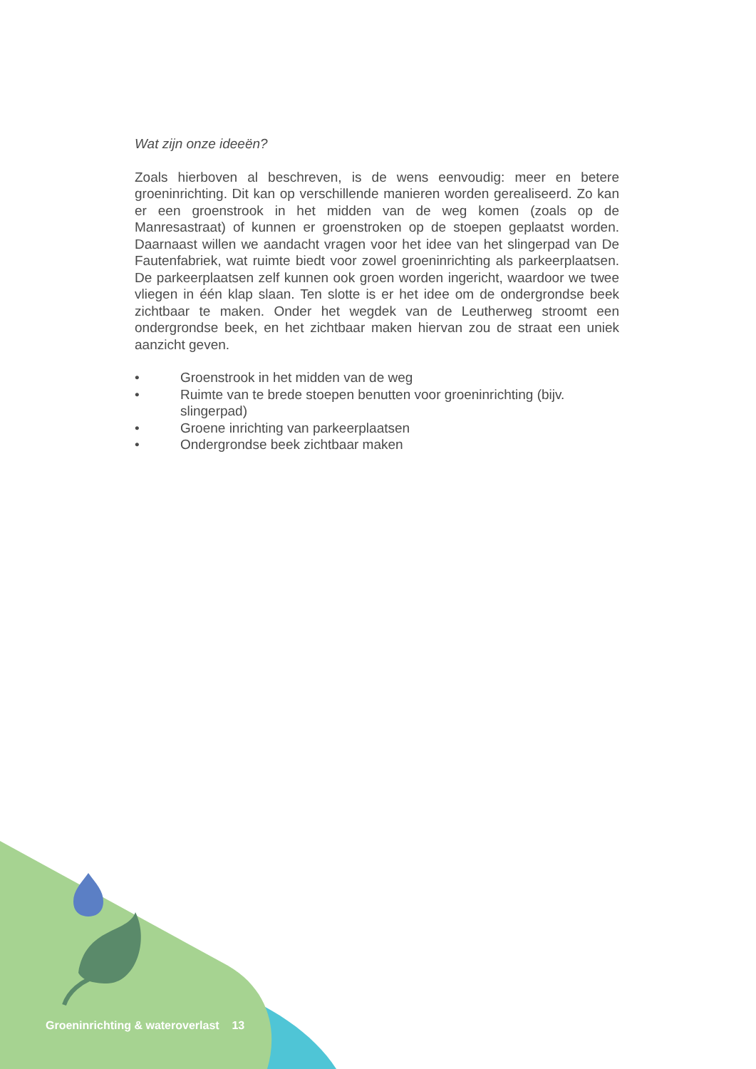Wat zijn onze ideeën?
Zoals hierboven al beschreven, is de wens eenvoudig: meer en betere groeninrichting. Dit kan op verschillende manieren worden gerealiseerd. Zo kan er een groenstrook in het midden van de weg komen (zoals op de Manresastraat) of kunnen er groenstroken op de stoepen geplaatst worden. Daarnaast willen we aandacht vragen voor het idee van het slingerpad van De Fautenfabriek, wat ruimte biedt voor zowel groeninrichting als parkeerplaatsen. De parkeerplaatsen zelf kunnen ook groen worden ingericht, waardoor we twee vliegen in één klap slaan. Ten slotte is er het idee om de ondergrondse beek zichtbaar te maken. Onder het wegdek van de Leutherweg stroomt een ondergrondse beek, en het zichtbaar maken hiervan zou de straat een uniek aanzicht geven.
• Groenstrook in het midden van de weg
• Ruimte van te brede stoepen benutten voor groeninrichting (bijv. slingerpad)
• Groene inrichting van parkeerplaatsen
• Ondergrondse beek zichtbaar maken
Groeninrichting & wateroverlast 13